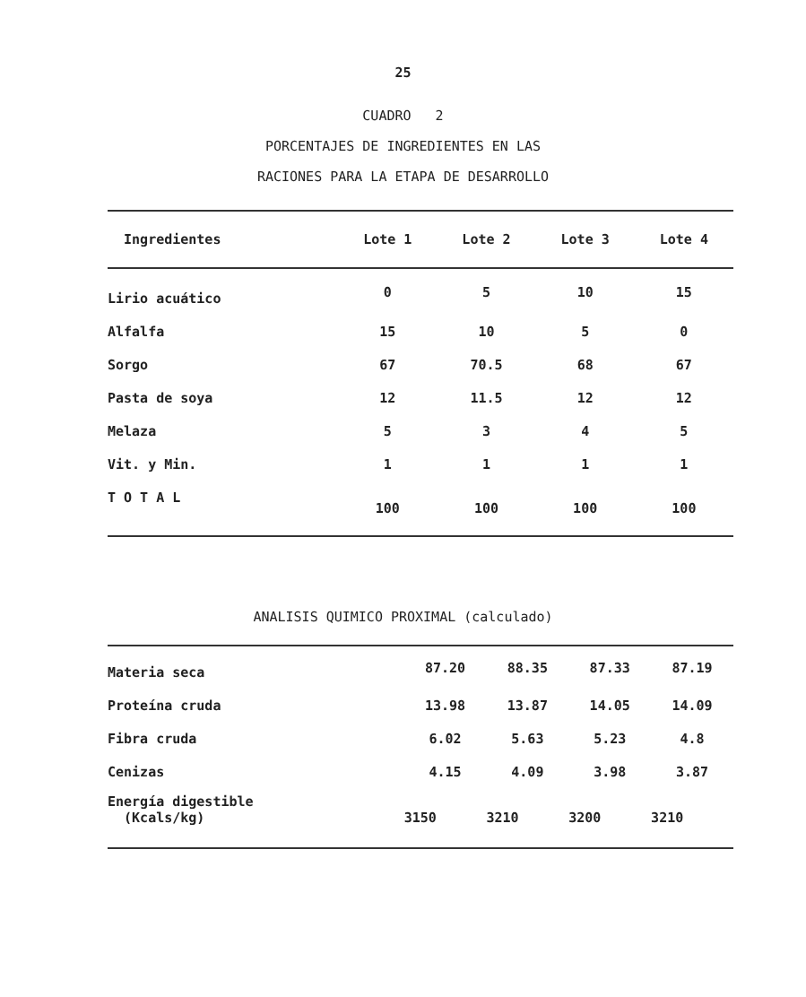25
CUADRO 2
PORCENTAJES DE INGREDIENTES EN LAS
RACIONES PARA LA ETAPA DE DESARROLLO
| Ingredientes | Lote 1 | Lote 2 | Lote 3 | Lote 4 |
| --- | --- | --- | --- | --- |
| Lirio acuático | 0 | 5 | 10 | 15 |
| Alfalfa | 15 | 10 | 5 | 0 |
| Sorgo | 67 | 70.5 | 68 | 67 |
| Pasta de soya | 12 | 11.5 | 12 | 12 |
| Melaza | 5 | 3 | 4 | 5 |
| Vit. y Min. | 1 | 1 | 1 | 1 |
| T O T A L | 100 | 100 | 100 | 100 |
ANALISIS QUIMICO PROXIMAL (calculado)
| Materia seca | 87.20 | 88.35 | 87.33 | 87.19 |
| Proteína cruda | 13.98 | 13.87 | 14.05 | 14.09 |
| Fibra cruda | 6.02 | 5.63 | 5.23 | 4.8 |
| Cenizas | 4.15 | 4.09 | 3.98 | 3.87 |
| Energía digestible (Kcals/kg) | 3150 | 3210 | 3200 | 3210 |